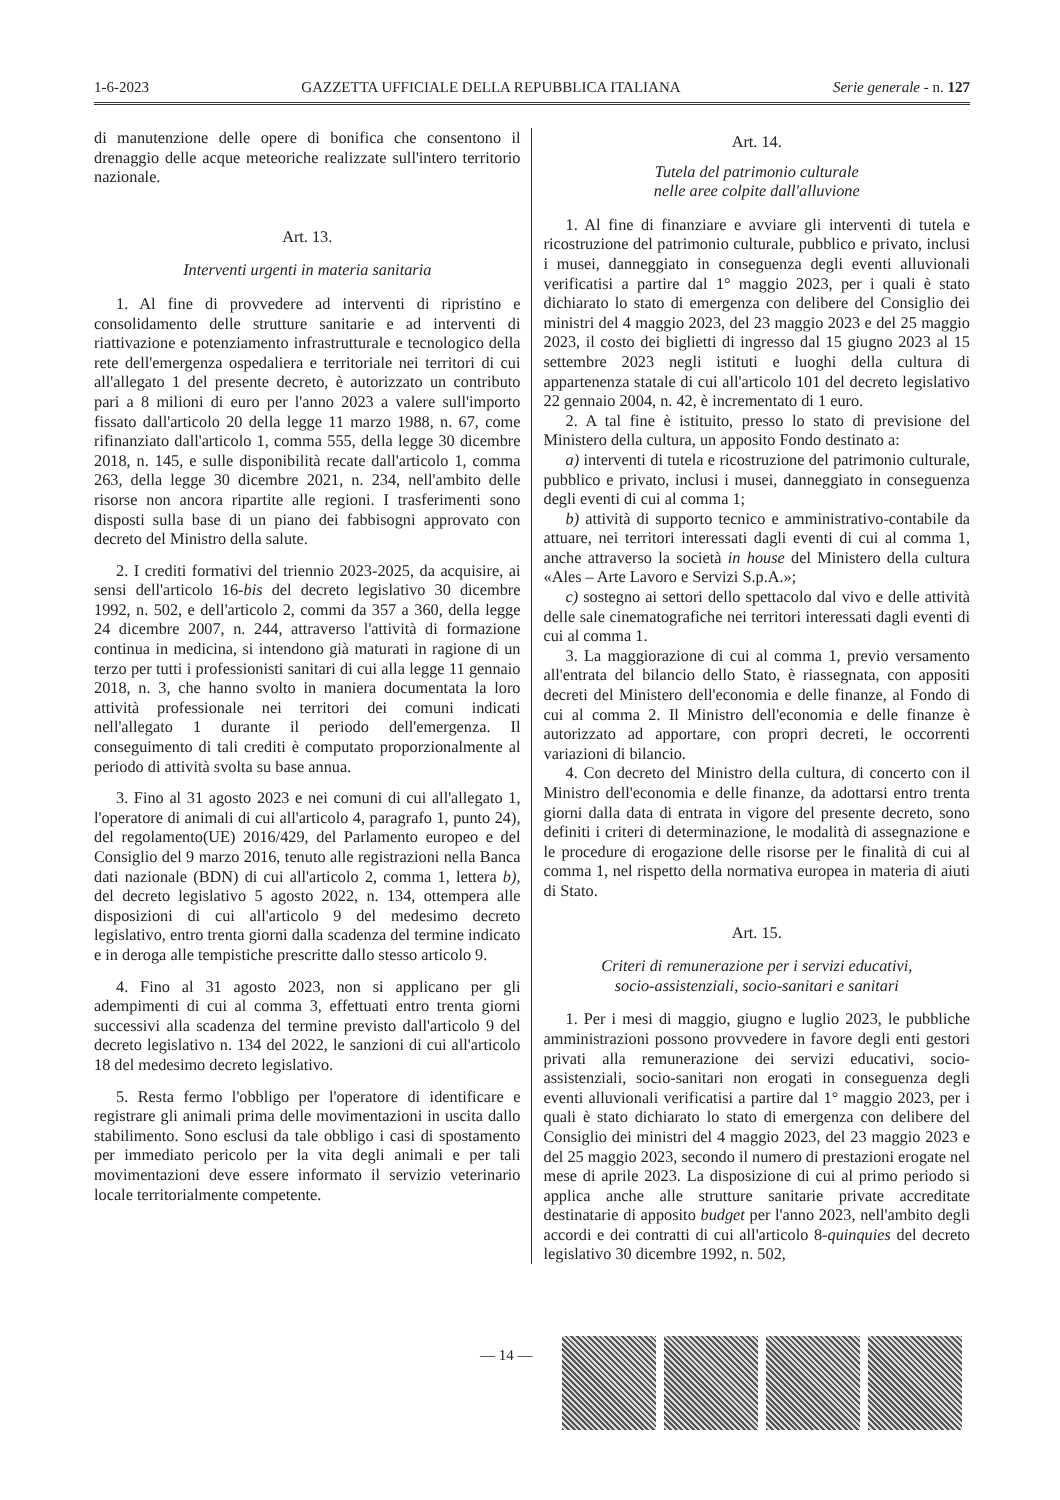1-6-2023 GAZZETTA UFFICIALE DELLA REPUBBLICA ITALIANA Serie generale - n. 127
di manutenzione delle opere di bonifica che consentono il drenaggio delle acque meteoriche realizzate sull'intero territorio nazionale.
Art. 13.
Interventi urgenti in materia sanitaria
1. Al fine di provvedere ad interventi di ripristino e consolidamento delle strutture sanitarie e ad interventi di riattivazione e potenziamento infrastrutturale e tecnologico della rete dell'emergenza ospedaliera e territoriale nei territori di cui all'allegato 1 del presente decreto, è autorizzato un contributo pari a 8 milioni di euro per l'anno 2023 a valere sull'importo fissato dall'articolo 20 della legge 11 marzo 1988, n. 67, come rifinanziato dall'articolo 1, comma 555, della legge 30 dicembre 2018, n. 145, e sulle disponibilità recate dall'articolo 1, comma 263, della legge 30 dicembre 2021, n. 234, nell'ambito delle risorse non ancora ripartite alle regioni. I trasferimenti sono disposti sulla base di un piano dei fabbisogni approvato con decreto del Ministro della salute.
2. I crediti formativi del triennio 2023-2025, da acquisire, ai sensi dell'articolo 16-bis del decreto legislativo 30 dicembre 1992, n. 502, e dell'articolo 2, commi da 357 a 360, della legge 24 dicembre 2007, n. 244, attraverso l'attività di formazione continua in medicina, si intendono già maturati in ragione di un terzo per tutti i professionisti sanitari di cui alla legge 11 gennaio 2018, n. 3, che hanno svolto in maniera documentata la loro attività professionale nei territori dei comuni indicati nell'allegato 1 durante il periodo dell'emergenza. Il conseguimento di tali crediti è computato proporzionalmente al periodo di attività svolta su base annua.
3. Fino al 31 agosto 2023 e nei comuni di cui all'allegato 1, l'operatore di animali di cui all'articolo 4, paragrafo 1, punto 24), del regolamento(UE) 2016/429, del Parlamento europeo e del Consiglio del 9 marzo 2016, tenuto alle registrazioni nella Banca dati nazionale (BDN) di cui all'articolo 2, comma 1, lettera b), del decreto legislativo 5 agosto 2022, n. 134, ottempera alle disposizioni di cui all'articolo 9 del medesimo decreto legislativo, entro trenta giorni dalla scadenza del termine indicato e in deroga alle tempistiche prescritte dallo stesso articolo 9.
4. Fino al 31 agosto 2023, non si applicano per gli adempimenti di cui al comma 3, effettuati entro trenta giorni successivi alla scadenza del termine previsto dall'articolo 9 del decreto legislativo n. 134 del 2022, le sanzioni di cui all'articolo 18 del medesimo decreto legislativo.
5. Resta fermo l'obbligo per l'operatore di identificare e registrare gli animali prima delle movimentazioni in uscita dallo stabilimento. Sono esclusi da tale obbligo i casi di spostamento per immediato pericolo per la vita degli animali e per tali movimentazioni deve essere informato il servizio veterinario locale territorialmente competente.
Art. 14.
Tutela del patrimonio culturale
nelle aree colpite dall'alluvione
1. Al fine di finanziare e avviare gli interventi di tutela e ricostruzione del patrimonio culturale, pubblico e privato, inclusi i musei, danneggiato in conseguenza degli eventi alluvionali verificatisi a partire dal 1° maggio 2023, per i quali è stato dichiarato lo stato di emergenza con delibere del Consiglio dei ministri del 4 maggio 2023, del 23 maggio 2023 e del 25 maggio 2023, il costo dei biglietti di ingresso dal 15 giugno 2023 al 15 settembre 2023 negli istituti e luoghi della cultura di appartenenza statale di cui all'articolo 101 del decreto legislativo 22 gennaio 2004, n. 42, è incrementato di 1 euro.
2. A tal fine è istituito, presso lo stato di previsione del Ministero della cultura, un apposito Fondo destinato a:
a) interventi di tutela e ricostruzione del patrimonio culturale, pubblico e privato, inclusi i musei, danneggiato in conseguenza degli eventi di cui al comma 1;
b) attività di supporto tecnico e amministrativo-contabile da attuare, nei territori interessati dagli eventi di cui al comma 1, anche attraverso la società in house del Ministero della cultura «Ales – Arte Lavoro e Servizi S.p.A.»;
c) sostegno ai settori dello spettacolo dal vivo e delle attività delle sale cinematografiche nei territori interessati dagli eventi di cui al comma 1.
3. La maggiorazione di cui al comma 1, previo versamento all'entrata del bilancio dello Stato, è riassegnata, con appositi decreti del Ministero dell'economia e delle finanze, al Fondo di cui al comma 2. Il Ministro dell'economia e delle finanze è autorizzato ad apportare, con propri decreti, le occorrenti variazioni di bilancio.
4. Con decreto del Ministro della cultura, di concerto con il Ministro dell'economia e delle finanze, da adottarsi entro trenta giorni dalla data di entrata in vigore del presente decreto, sono definiti i criteri di determinazione, le modalità di assegnazione e le procedure di erogazione delle risorse per le finalità di cui al comma 1, nel rispetto della normativa europea in materia di aiuti di Stato.
Art. 15.
Criteri di remunerazione per i servizi educativi,
socio-assistenziali, socio-sanitari e sanitari
1. Per i mesi di maggio, giugno e luglio 2023, le pubbliche amministrazioni possono provvedere in favore degli enti gestori privati alla remunerazione dei servizi educativi, socio-assistenziali, socio-sanitari non erogati in conseguenza degli eventi alluvionali verificatisi a partire dal 1° maggio 2023, per i quali è stato dichiarato lo stato di emergenza con delibere del Consiglio dei ministri del 4 maggio 2023, del 23 maggio 2023 e del 25 maggio 2023, secondo il numero di prestazioni erogate nel mese di aprile 2023. La disposizione di cui al primo periodo si applica anche alle strutture sanitarie private accreditate destinatarie di apposito budget per l'anno 2023, nell'ambito degli accordi e dei contratti di cui all'articolo 8-quinquies del decreto legislativo 30 dicembre 1992, n. 502,
— 14 —